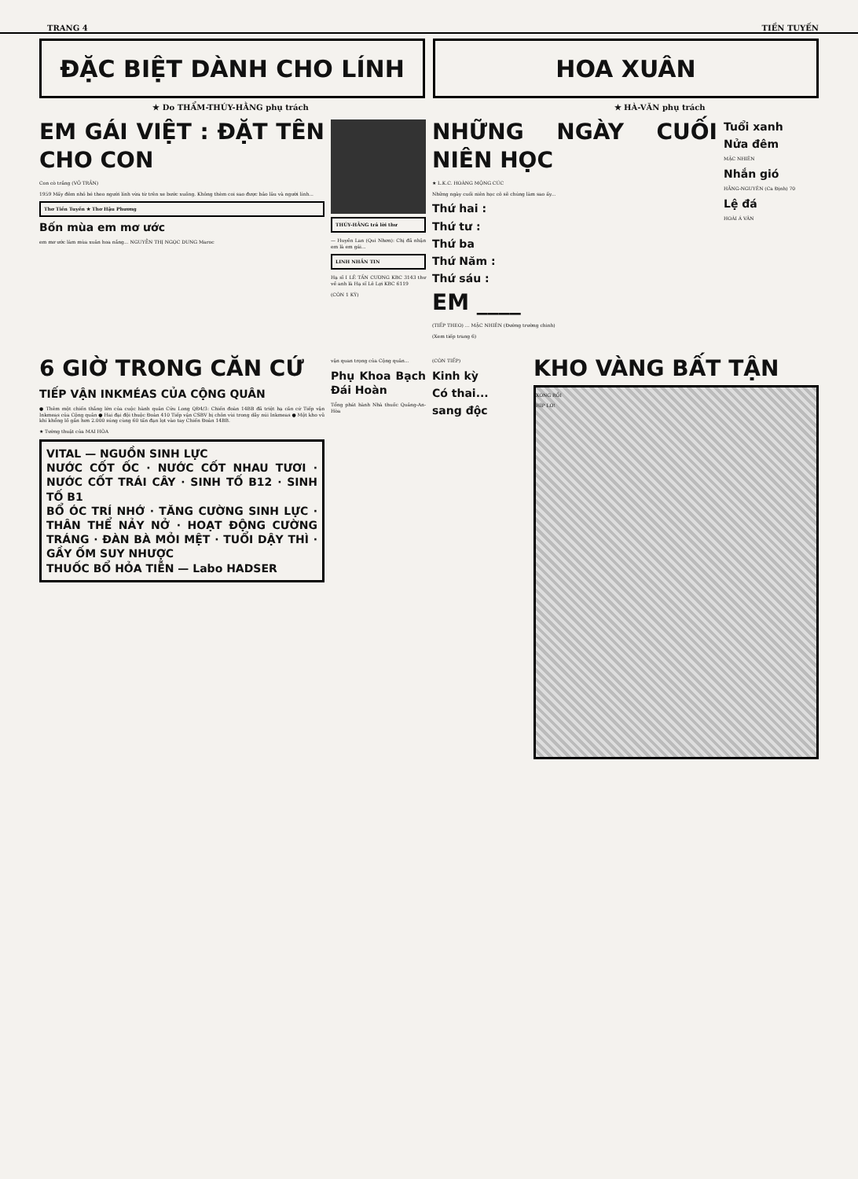TRANG 4 TIỀN TUYẾN
ĐẶC BIỆT DÀNH CHO LÍNH HOA XUÂN
★ Do THẨM-THÚY-HẰNG phụ trách ★ HÀ-VĂN phụ trách
EM GÁI VIỆT : ĐẶT TÊN CHO CON
Con cò trắng (VÕ TRẦN)
1959 Mấy đêm nhỏ bé theo người lính vừa từ trên xe bước xuống. Không thèm coi sao được bảo lâu và người lính...
Thơ Tiền Tuyến ★ Thơ Hậu Phương
Bốn mùa em mơ ước
em mơ ước làm mùa xuân hoa nắng... NGUYỄN THỊ NGỌC DUNG Maroc
THÚY-HẰNG trả lời thư
— Huyền Lan (Qui Nhơn): Chị đã nhận em là em gái...
LINH NHẮN TIN
Hạ sĩ I LÊ TẤN CƯƠNG KBC 3143 thư về anh là Hạ sĩ Lê Lợi KBC 6119
(CÒN 1 KỲ)
NHỮNG NGÀY CUỐI NIÊN HỌC
★ L.K.C. HOÀNG MỘNG CÚC
Những ngày cuối niên học cô sẽ chúng làm sao ấy...
Thứ hai :
Thứ tư :
Thứ ba
Thứ Năm :
Thứ sáu :
EM ____
(TIẾP THEO) ... MẶC NHIÊN (Đường trường chinh)
(Xem tiếp trang 6)
Tuổi xanh
Nửa đêm
MẶC NHIÊN
Nhắn gió
HẰNG-NGUYÊN (Ca Định) 70
Lệ đá
HOÀI Á VÂN
6 GIỜ TRONG CĂN CỨ
TIẾP VẬN INKMÉAS CỦA CỘNG QUÂN
● Thêm một chiến thắng lớn của cuộc hành quân Cửu Long QĐ4/3: Chiến đoàn 14BB đã triệt hạ căn cứ Tiếp vận Inkmeas của Cộng quân ● Hai đại đội thuộc Đoàn 410 Tiếp vận CSBV bị chôn vùi trong dãy núi Inkmeas ● Một kho vũ khí khổng lồ gần hơn 2.000 súng cùng 60 tấn đạn lọt vào tay Chiến Đoàn 14BB.
★ Tường thuật của MAI HÒA
VITAL — NGUỒN SINH LỰC
NƯỚC CỐT ỐC · NƯỚC CỐT NHAU TƯƠI · NƯỚC CỐT TRÁI CÂY · SINH TỐ B12 · SINH TỐ B1
BỔ ÓC TRÍ NHỚ · TĂNG CƯỜNG SINH LỰC · THÂN THỂ NẢY NỞ · HOẠT ĐỘNG CƯỜNG TRÁNG · ĐÀN BÀ MỎI MỆT · TUỔI DẬY THÌ · GẦY ỐM SUY NHƯỢC
THUỐC BỔ HỎA TIỄN — Labo HADSER
vận quan trọng của Cộng quân...
Phụ Khoa Bạch Đái Hoàn
Tổng phát hành Nhà thuốc Quảng-An-Hòa
(CÒN TIẾP)
Kinh kỳ
Có thai...
sang độc
KHO VÀNG BẤT TẬN
XONG RỒI
HÍP LƠ!